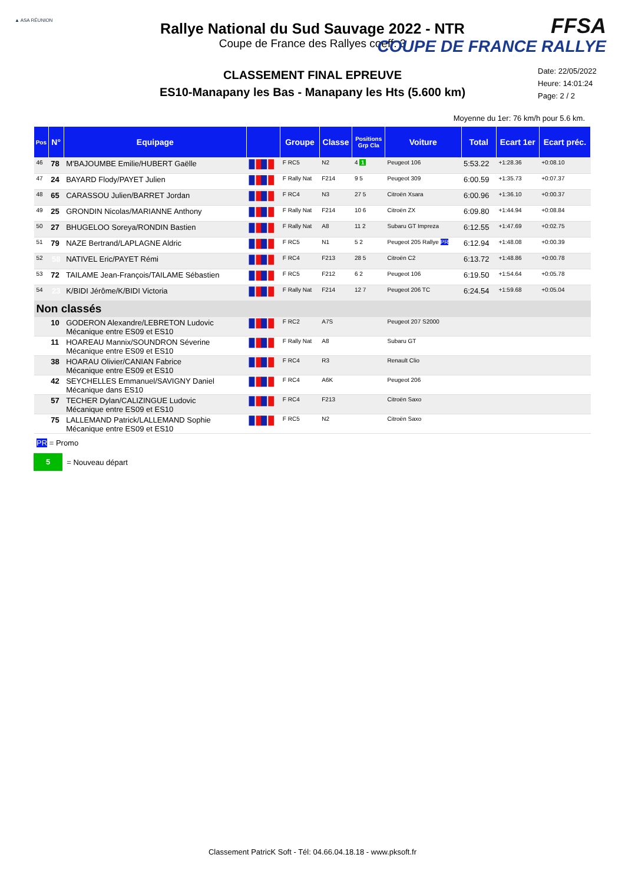▲ ASA RÉUNION
FFSA
COUPE DE FRANCE RALLYE
Rallye National du Sud Sauvage 2022 - NTR
Coupe de France des Rallyes coeff. 3
CLASSEMENT FINAL EPREUVE
ES10-Manapany les Bas - Manapany les Hts (5.600 km)
Date: 22/05/2022
Heure: 14:01:24
Page: 2 / 2
Moyenne du 1er: 76 km/h pour 5.6 km.
| Pos | N° | Equipage | | Groupe | Classe | Positions Grp Cla | Voiture | Total | Ecart 1er | Ecart préc. |
| --- | --- | --- | --- | --- | --- | --- | --- | --- | --- | --- |
| 46 | 78 | M'BAJOUMBE Emilie/HUBERT Gaëlle | █ █ █ █ | F RC5 | N2 | 4 1 | Peugeot 106 | 5:53.22 | +1:28.36 | +0:08.10 |
| 47 | 24 | BAYARD Flody/PAYET Julien | █ █ █ █ | F Rally Nat | F214 | 9 5 | Peugeot 309 | 6:00.59 | +1:35.73 | +0:07.37 |
| 48 | 65 | CARASSOU Julien/BARRET Jordan | █ █ █ █ | F RC4 | N3 | 27 5 | Citroën Xsara | 6:00.96 | +1:36.10 | +0:00.37 |
| 49 | 25 | GRONDIN Nicolas/MARIANNE Anthony | █ █ █ █ | F Rally Nat | F214 | 10 6 | Citroën ZX | 6:09.80 | +1:44.94 | +0:08.84 |
| 50 | 27 | BHUGELOO Soreya/RONDIN Bastien | █ █ █ █ | F Rally Nat | A8 | 11 2 | Subaru GT Impreza | 6:12.55 | +1:47.69 | +0:02.75 |
| 51 | 79 | NAZE Bertrand/LAPLAGNE Aldric | █ █ █ █ | F RC5 | N1 | 5 2 | Peugeot 205 Rallye PR | 6:12.94 | +1:48.08 | +0:00.39 |
| 52 | 58 | NATIVEL Eric/PAYET Rémi | █ █ █ █ | F RC4 | F213 | 28 5 | Citroën C2 | 6:13.72 | +1:48.86 | +0:00.78 |
| 53 | 72 | TAILAME Jean-François/TAILAME Sébastien | █ █ █ █ | F RC5 | F212 | 6 2 | Peugeot 106 | 6:19.50 | +1:54.64 | +0:05.78 |
| 54 | 23 | K/BIDI Jérôme/K/BIDI Victoria | █ █ █ █ | F Rally Nat | F214 | 12 7 | Peugeot 206 TC | 6:24.54 | +1:59.68 | +0:05.04 |
| Non classés | | | | | | | | | | |
| | 10 | GODERON Alexandre/LEBRETON Ludovic Mécanique entre ES09 et ES10 | █ █ █ █ | F RC2 | A7S | | Peugeot 207 S2000 | | | |
| | 11 | HOAREAU Mannix/SOUNDRON Séverine Mécanique entre ES09 et ES10 | █ █ █ █ | F Rally Nat | A8 | | Subaru GT | | | |
| | 38 | HOARAU Olivier/CANIAN Fabrice Mécanique entre ES09 et ES10 | █ █ █ █ | F RC4 | R3 | | Renault Clio | | | |
| | 42 | SEYCHELLES Emmanuel/SAVIGNY Daniel Mécanique dans ES10 | █ █ █ █ | F RC4 | A6K | | Peugeot 206 | | | |
| | 57 | TECHER Dylan/CALIZINGUE Ludovic Mécanique entre ES09 et ES10 | █ █ █ █ | F RC4 | F213 | | Citroën Saxo | | | |
| | 75 | LALLEMAND Patrick/LALLEMAND Sophie Mécanique entre ES09 et ES10 | █ █ █ █ | F RC5 | N2 | | Citroën Saxo | | | |
PR = Promo
5 = Nouveau départ
Classement PatricK Soft - Tél: 04.66.04.18.18 - www.pksoft.fr